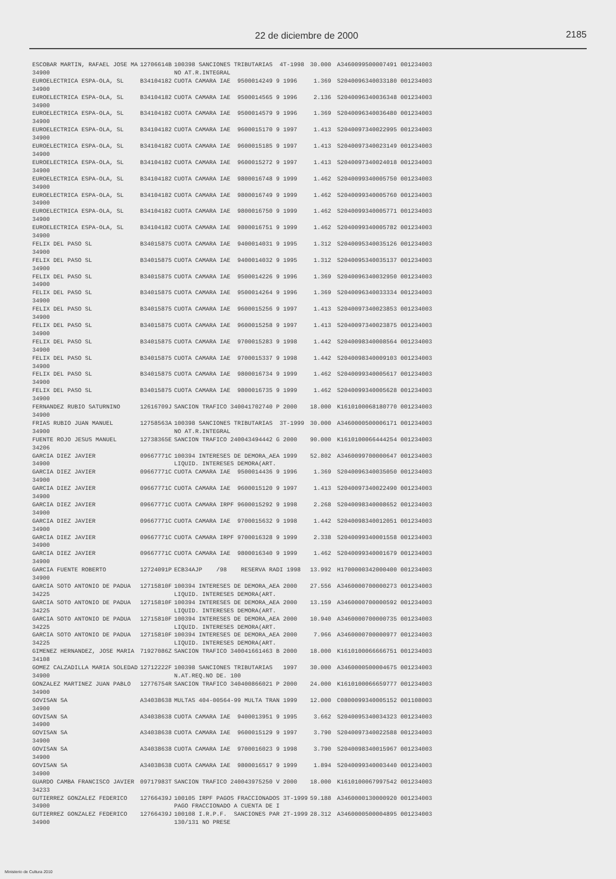22 de diciembre de 2000 2185
| ESCOBAR MARTIN, RAFAEL JOSE MA 34900 | 12706614B | 100398 SANCIONES TRIBUTARIAS 4T-1998 NO AT.R.INTEGRAL | 30.000 | A3460099500007491 001234003 |
| EUROELECTRICA ESPA-OLA, SL 34900 | B34104182 | CUOTA CAMARA IAE 9500014249 9 1996 | 1.369 | S2040096340033180 001234003 |
| EUROELECTRICA ESPA-OLA, SL 34900 | B34104182 | CUOTA CAMARA IAE 9500014565 9 1996 | 2.136 | S2040096340036348 001234003 |
| EUROELECTRICA ESPA-OLA, SL 34900 | B34104182 | CUOTA CAMARA IAE 9500014579 9 1996 | 1.369 | S2040096340036480 001234003 |
| EUROELECTRICA ESPA-OLA, SL 34900 | B34104182 | CUOTA CAMARA IAE 9600015170 9 1997 | 1.413 | S2040097340022995 001234003 |
| EUROELECTRICA ESPA-OLA, SL 34900 | B34104182 | CUOTA CAMARA IAE 9600015185 9 1997 | 1.413 | S2040097340023149 001234003 |
| EUROELECTRICA ESPA-OLA, SL 34900 | B34104182 | CUOTA CAMARA IAE 9600015272 9 1997 | 1.413 | S2040097340024018 001234003 |
| EUROELECTRICA ESPA-OLA, SL 34900 | B34104182 | CUOTA CAMARA IAE 9800016748 9 1999 | 1.462 | S2040099340005750 001234003 |
| EUROELECTRICA ESPA-OLA, SL 34900 | B34104182 | CUOTA CAMARA IAE 9800016749 9 1999 | 1.462 | S2040099340005760 001234003 |
| EUROELECTRICA ESPA-OLA, SL 34900 | B34104182 | CUOTA CAMARA IAE 9800016750 9 1999 | 1.462 | S2040099340005771 001234003 |
| EUROELECTRICA ESPA-OLA, SL 34900 | B34104182 | CUOTA CAMARA IAE 9800016751 9 1999 | 1.462 | S2040099340005782 001234003 |
| FELIX DEL PASO SL 34900 | B34015875 | CUOTA CAMARA IAE 9400014031 9 1995 | 1.312 | S2040095340035126 001234003 |
| FELIX DEL PASO SL 34900 | B34015875 | CUOTA CAMARA IAE 9400014032 9 1995 | 1.312 | S2040095340035137 001234003 |
| FELIX DEL PASO SL 34900 | B34015875 | CUOTA CAMARA IAE 9500014226 9 1996 | 1.369 | S2040096340032950 001234003 |
| FELIX DEL PASO SL 34900 | B34015875 | CUOTA CAMARA IAE 9500014264 9 1996 | 1.369 | S2040096340033334 001234003 |
| FELIX DEL PASO SL 34900 | B34015875 | CUOTA CAMARA IAE 9600015256 9 1997 | 1.413 | S2040097340023853 001234003 |
| FELIX DEL PASO SL 34900 | B34015875 | CUOTA CAMARA IAE 9600015258 9 1997 | 1.413 | S2040097340023875 001234003 |
| FELIX DEL PASO SL 34900 | B34015875 | CUOTA CAMARA IAE 9700015283 9 1998 | 1.442 | S2040098340008564 001234003 |
| FELIX DEL PASO SL 34900 | B34015875 | CUOTA CAMARA IAE 9700015337 9 1998 | 1.442 | S2040098340009103 001234003 |
| FELIX DEL PASO SL 34900 | B34015875 | CUOTA CAMARA IAE 9800016734 9 1999 | 1.462 | S2040099340005617 001234003 |
| FELIX DEL PASO SL 34900 | B34015875 | CUOTA CAMARA IAE 9800016735 9 1999 | 1.462 | S2040099340005628 001234003 |
| FERNANDEZ RUBIO SATURNINO 34900 | 12616709J | SANCION TRAFICO 340041702740 P 2000 | 18.000 | K1610100068180770 001234003 |
| FRIAS RUBIO JUAN MANUEL 34900 | 12758563A | 100398 SANCIONES TRIBUTARIAS 3T-1999 NO AT.R.INTEGRAL | 30.000 | A3460000500006171 001234003 |
| FUENTE ROJO JESUS MANUEL 34206 | 12738365E | SANCION TRAFICO 240043494442 G 2000 | 90.000 | K1610100066444254 001234003 |
| GARCIA DIEZ JAVIER 34900 | 09667771C | 100394 INTERESES DE DEMORA_AEA 1999 LIQUID. INTERESES DEMORA(ART. | 52.802 | A3460099700000647 001234003 |
| GARCIA DIEZ JAVIER 34900 | 09667771C | CUOTA CAMARA IAE 9500014436 9 1996 | 1.369 | S2040096340035050 001234003 |
| GARCIA DIEZ JAVIER 34900 | 09667771C | CUOTA CAMARA IAE 9600015120 9 1997 | 1.413 | S2040097340022490 001234003 |
| GARCIA DIEZ JAVIER 34900 | 09667771C | CUOTA CAMARA IRPF 9600015292 9 1998 | 2.268 | S2040098340008652 001234003 |
| GARCIA DIEZ JAVIER 34900 | 09667771C | CUOTA CAMARA IAE 9700015632 9 1998 | 1.442 | S2040098340012051 001234003 |
| GARCIA DIEZ JAVIER 34900 | 09667771C | CUOTA CAMARA IRPF 9700016328 9 1999 | 2.338 | S2040099340001558 001234003 |
| GARCIA DIEZ JAVIER 34900 | 09667771C | CUOTA CAMARA IAE 9800016340 9 1999 | 1.462 | S2040099340001679 001234003 |
| GARCIA FUENTE ROBERTO 34900 | 12724091P | ECB34AJP /98 RESERVA RADI 1998 | 13.992 | H1700000342000400 001234003 |
| GARCIA SOTO ANTONIO DE PADUA 34225 | 12715810F | 100394 INTERESES DE DEMORA_AEA 2000 LIQUID. INTERESES DEMORA(ART. | 27.556 | A3460000700000273 001234003 |
| GARCIA SOTO ANTONIO DE PADUA 34225 | 12715810F | 100394 INTERESES DE DEMORA_AEA 2000 LIQUID. INTERESES DEMORA(ART. | 13.159 | A3460000700000592 001234003 |
| GARCIA SOTO ANTONIO DE PADUA 34225 | 12715810F | 100394 INTERESES DE DEMORA_AEA 2000 LIQUID. INTERESES DEMORA(ART. | 10.940 | A3460000700000735 001234003 |
| GARCIA SOTO ANTONIO DE PADUA 34225 | 12715810F | 100394 INTERESES DE DEMORA_AEA 2000 LIQUID. INTERESES DEMORA(ART. | 7.966 | A3460000700000977 001234003 |
| GIMENEZ HERNANDEZ, JOSE MARIA 34108 | 71927086Z | SANCION TRAFICO 340041661463 B 2000 | 18.000 | K1610100066666751 001234003 |
| GOMEZ CALZADILLA MARIA SOLEDAD 34900 | 12712222F | 100398 SANCIONES TRIBUTARIAS 1997 N.AT.REQ.NO DE. 100 | 30.000 | A3460000500004675 001234003 |
| GONZALEZ MARTINEZ JUAN PABLO 34900 | 12776754R | SANCION TRAFICO 340400866021 P 2000 | 24.000 | K1610100066659777 001234003 |
| GOVISAN SA 34900 | A34038638 | MULTAS 404-00564-99 MULTA TRAN 1999 | 12.000 | C0800099340005152 001108003 |
| GOVISAN SA 34900 | A34038638 | CUOTA CAMARA IAE 9400013951 9 1995 | 3.662 | S2040095340034323 001234003 |
| GOVISAN SA 34900 | A34038638 | CUOTA CAMARA IAE 9600015129 9 1997 | 3.790 | S2040097340022588 001234003 |
| GOVISAN SA 34900 | A34038638 | CUOTA CAMARA IAE 9700016023 9 1998 | 3.790 | S2040098340015967 001234003 |
| GOVISAN SA 34900 | A34038638 | CUOTA CAMARA IAE 9800016517 9 1999 | 1.894 | S2040099340003440 001234003 |
| GUARDO CAMBA FRANCISCO JAVIER 34233 | 09717983T | SANCION TRAFICO 240043975250 V 2000 | 18.000 | K1610100067997542 001234003 |
| GUTIERREZ GONZALEZ FEDERICO 34900 | 12766439J | 100105 IRPF PAGOS FRACCIONADOS 3T-1999 PAGO FRACCIONADO A CUENTA DE I | 59.188 | A3460000130000920 001234003 |
| GUTIERREZ GONZALEZ FEDERICO 34900 | 12766439J | 100108 I.R.P.F. SANCIONES PAR 2T-1999 130/131 NO PRESE | 28.312 | A3460000500004895 001234003 |
Ministerio de Cultura 2010